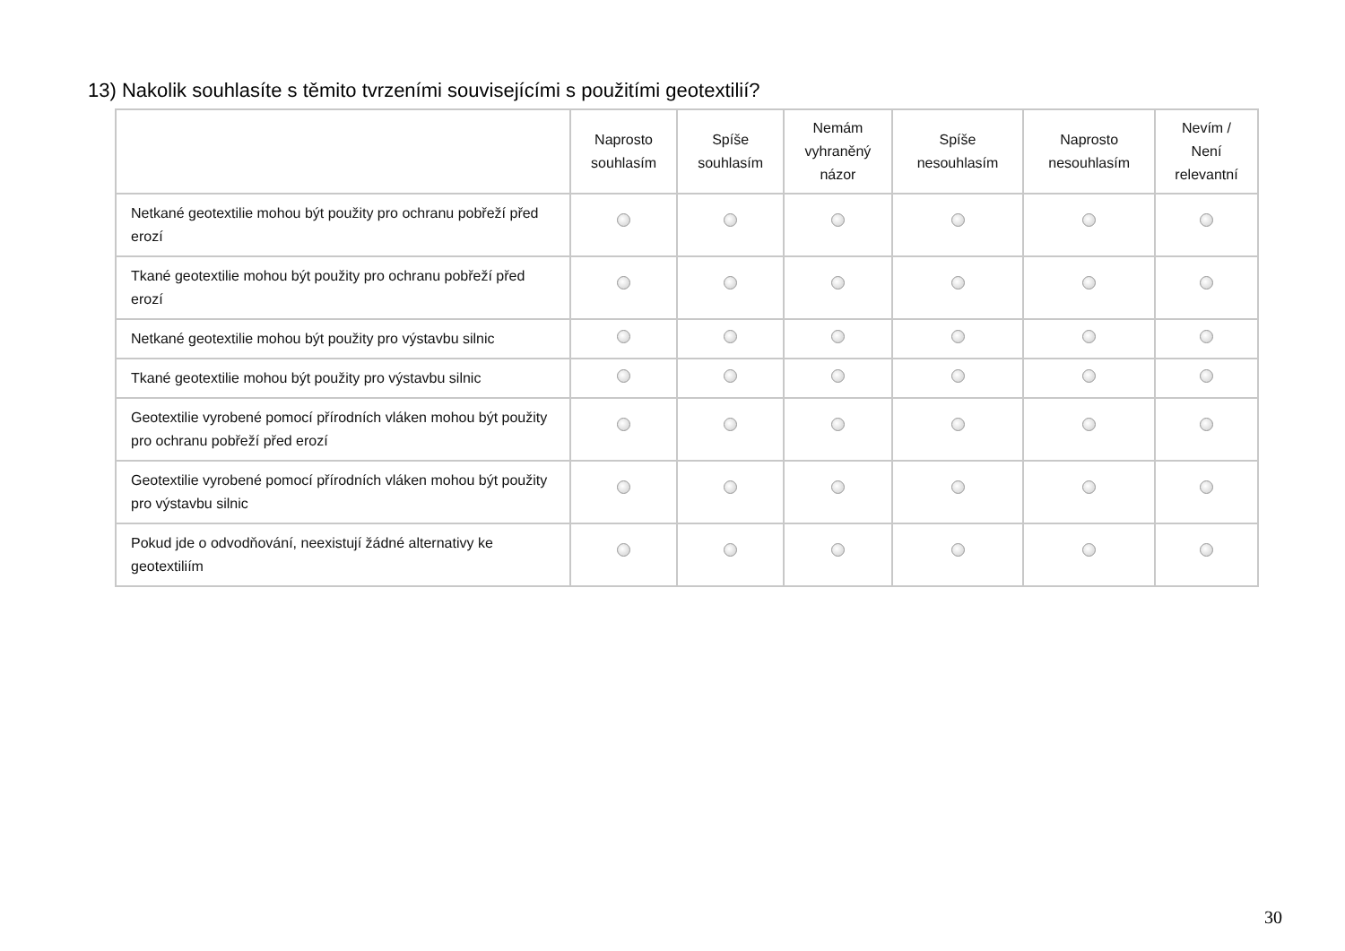13) Nakolik souhlasíte s těmito tvrzeními souvisejícími s použitími geotextilií?
| | Naprosto souhlasím | Spíše souhlasím | Nemám vyhraněný názor | Spíše nesouhlasím | Naprosto nesouhlasím | Nevím / Není relevantní |
| --- | --- | --- | --- | --- | --- | --- |
| Netkané geotextilie mohou být použity pro ochranu pobřeží před erozí | | | | | | |
| Tkané geotextilie mohou být použity pro ochranu pobřeží před erozí | | | | | | |
| Netkané geotextilie mohou být použity pro výstavbu silnic | | | | | | |
| Tkané geotextilie mohou být použity pro výstavbu silnic | | | | | | |
| Geotextilie vyrobené pomocí přírodních vláken mohou být použity pro ochranu pobřeží před erozí | | | | | | |
| Geotextilie vyrobené pomocí přírodních vláken mohou být použity pro výstavbu silnic | | | | | | |
| Pokud jde o odvodňování, neexistují žádné alternativy ke geotextiliím | | | | | | |
30